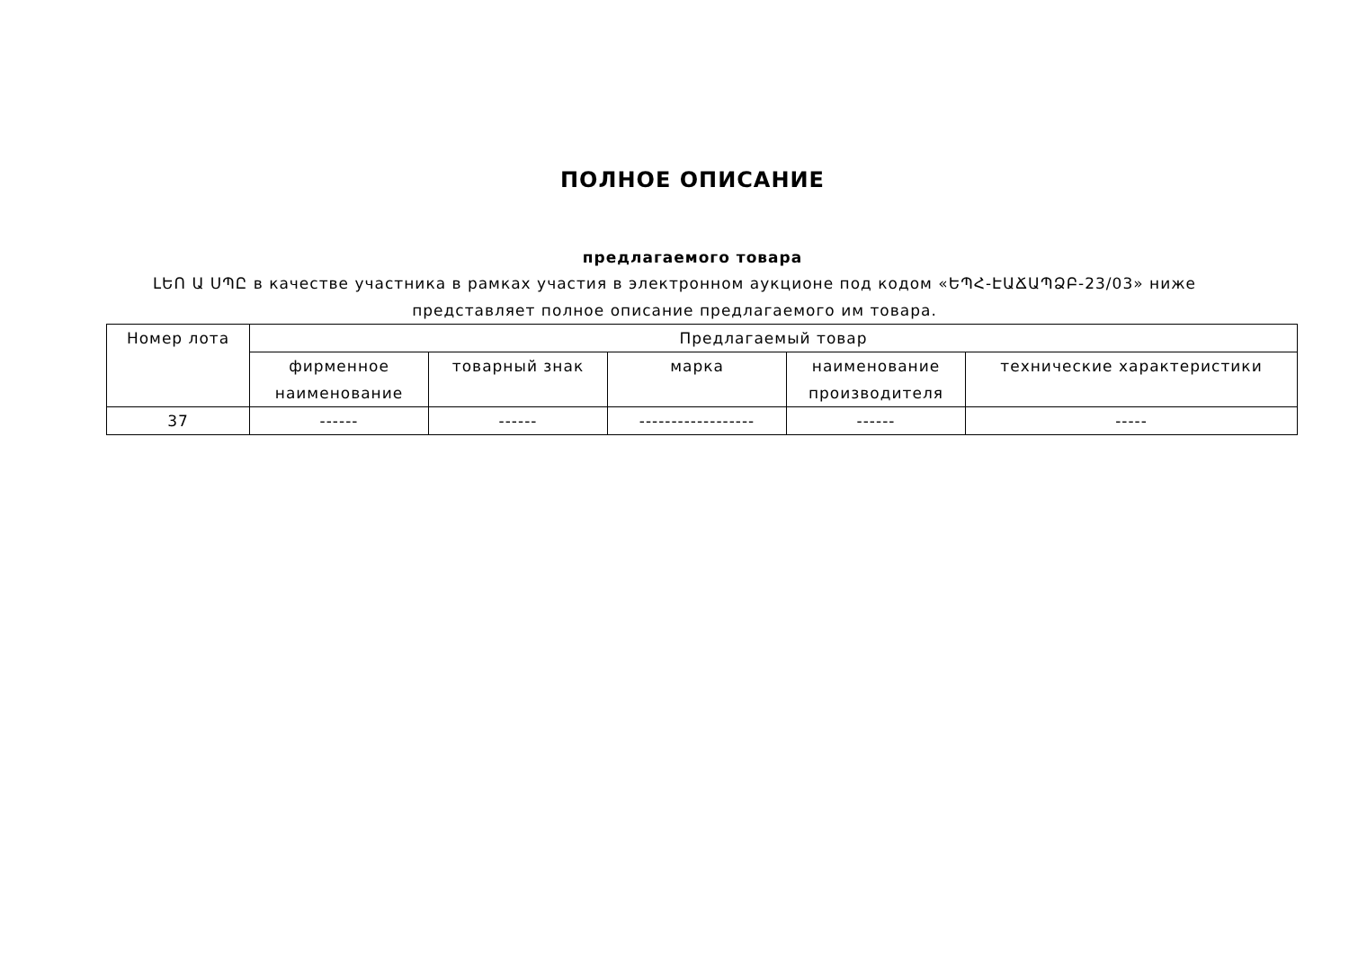ПОЛНОЕ ОПИСАНИЕ
предлагаемого товара
ԼԵՈ Ա ՍՊԸ в качестве участника в рамках участия в электронном аукционе под кодом «ԵՊՀ-ԷԱՃԱՊՁԲ-23/03» ниже представляет полное описание предлагаемого им товара.
| Номер лота | Предлагаемый товар | | | | |
| --- | --- | --- | --- | --- | --- |
| | фирменное наименование | товарный знак | марка | наименование производителя | технические характеристики |
| 37 | ------ | ------ | ------------------ | ------ | ----- |